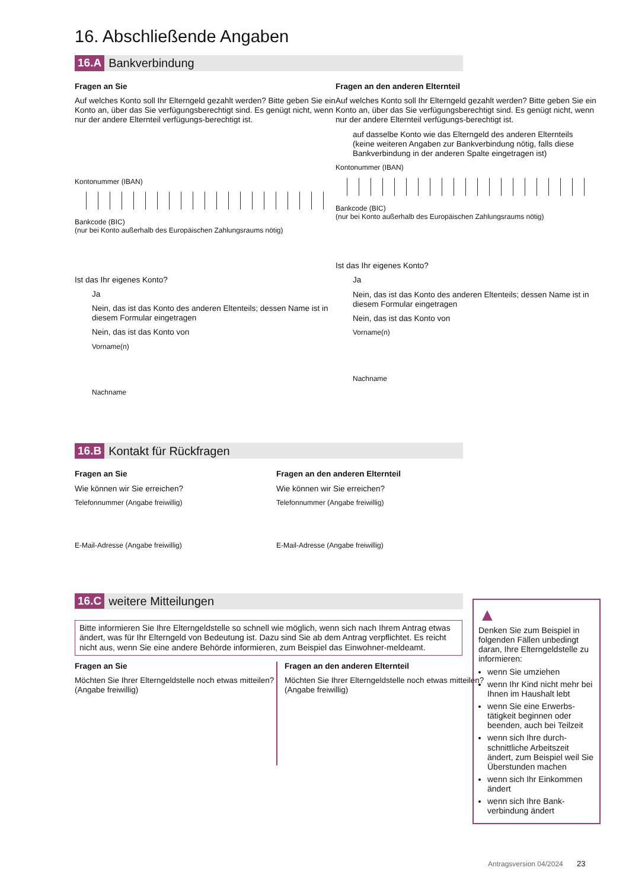16. Abschließende Angaben
16.A Bankverbindung
Fragen an Sie
Auf welches Konto soll Ihr Elterngeld gezahlt werden? Bitte geben Sie ein Konto an, über das Sie verfügungsberechtigt sind. Es genügt nicht, wenn nur der andere Elternteil verfügungs-berechtigt ist.
Kontonummer (IBAN)
Bankcode (BIC)
(nur bei Konto außerhalb des Europäischen Zahlungsraums nötig)
Ist das Ihr eigenes Konto?
Ja
Nein, das ist das Konto des anderen Eltenteils; dessen Name ist in diesem Formular eingetragen
Nein, das ist das Konto von
Vorname(n)
Nachname
Fragen an den anderen Elternteil
Auf welches Konto soll Ihr Elterngeld gezahlt werden? Bitte geben Sie ein Konto an, über das Sie verfügungsberechtigt sind. Es genügt nicht, wenn nur der andere Elternteil verfügungs-berechtigt ist.
auf dasselbe Konto wie das Elterngeld des anderen Elternteils (keine weiteren Angaben zur Bankverbindung nötig, falls diese Bankverbindung in der anderen Spalte eingetragen ist)
Kontonummer (IBAN)
Bankcode (BIC)
(nur bei Konto außerhalb des Europäischen Zahlungsraums nötig)
Ist das Ihr eigenes Konto?
Ja
Nein, das ist das Konto des anderen Eltenteils; dessen Name ist in diesem Formular eingetragen
Nein, das ist das Konto von
Vorname(n)
Nachname
16.B Kontakt für Rückfragen
Fragen an Sie
Wie können wir Sie erreichen?
Telefonnummer (Angabe freiwillig)
E-Mail-Adresse (Angabe freiwillig)
Fragen an den anderen Elternteil
Wie können wir Sie erreichen?
Telefonnummer (Angabe freiwillig)
E-Mail-Adresse (Angabe freiwillig)
16.C weitere Mitteilungen
Bitte informieren Sie Ihre Elterngeldstelle so schnell wie möglich, wenn sich nach Ihrem Antrag etwas ändert, was für Ihr Elterngeld von Bedeutung ist. Dazu sind Sie ab dem Antrag verpflichtet. Es reicht nicht aus, wenn Sie eine andere Behörde informieren, zum Beispiel das Einwohner-meldeamt.
Fragen an Sie
Möchten Sie Ihrer Elterngeldstelle noch etwas mitteilen? (Angabe freiwillig)
Fragen an den anderen Elternteil
Möchten Sie Ihrer Elterngeldstelle noch etwas mitteilen? (Angabe freiwillig)
▲
Denken Sie zum Beispiel in folgenden Fällen unbedingt daran, Ihre Elterngeldstelle zu informieren:
wenn Sie umziehen
wenn Ihr Kind nicht mehr bei Ihnen im Haushalt lebt
wenn Sie eine Erwerbs-tätigkeit beginnen oder beenden, auch bei Teilzeit
wenn sich Ihre durch-schnittliche Arbeitszeit ändert, zum Beispiel weil Sie Überstunden machen
wenn sich Ihr Einkommen ändert
wenn sich Ihre Bank-verbindung ändert
Antragsversion 04/2024 23